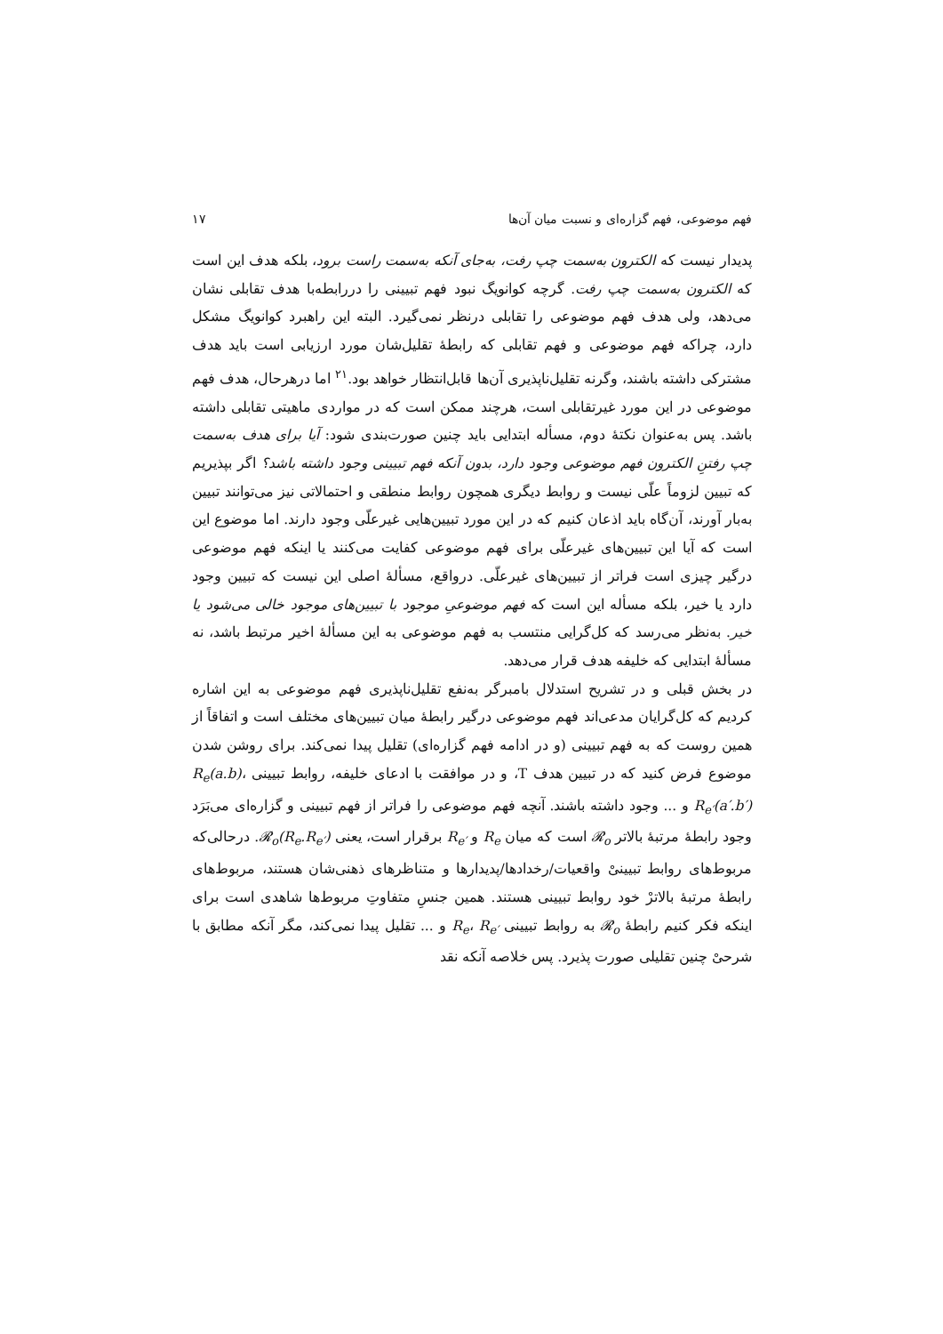فهم موضوعی، فهم گزاره‌ای و نسبت میان آن‌ها ۱۷
پدیدار نیست که الکترون به‌سمت چپ رفت، به‌جای آنکه به‌سمت راست برود، بلکه هدف این است که الکترون به‌سمت چپ رفت. گرچه کوانویگ نبود فهم تبیینی را دررابطه‌با هدف تقابلی نشان می‌دهد، ولی هدف فهم موضوعی را تقابلی درنظر نمی‌گیرد. البته این راهبرد کوانویگ مشکل دارد، چراکه فهم موضوعی و فهم تقابلی که رابطهٔ تقلیل‌شان مورد ارزیابی است باید هدف مشترکی داشته باشند، وگرنه تقلیل‌ناپذیری آن‌ها قابل‌انتظار خواهد بود.<sup>۲۱</sup> اما درهرحال، هدف فهم موضوعی در این مورد غیرتقابلی است، هرچند ممکن است که در مواردی ماهیتی تقابلی داشته باشد. پس به‌عنوان نکتهٔ دوم، مسأله ابتدایی باید چنین صورت‌بندی شود: آیا برای هدف به‌سمت چپ رفتنِ الکترون فهم موضوعی وجود دارد، بدون آنکه فهم تبیینی وجود داشته باشد؟ اگر بپذیریم که تبیین لزوماً علّی نیست و روابط دیگری همچون روابط منطقی و احتمالاتی نیز می‌توانند تبیین به‌بار آورند، آن‌گاه باید اذعان کنیم که در این مورد تبیین‌هایی غیرعلّی وجود دارند. اما موضوع این است که آیا این تبیین‌های غیرعلّی برای فهم موضوعی کفایت می‌کنند یا اینکه فهم موضوعی درگیر چیزی است فراتر از تبیین‌های غیرعلّی. درواقع، مسألهٔ اصلی این نیست که تبیین وجود دارد یا خیر، بلکه مسأله این است که فهم موضوعیِ موجود با تبیین‌های موجود خالی می‌شود یا خیر. به‌نظر می‌رسد که کل‌گرایی منتسب به فهم موضوعی به این مسألهٔ اخیر مرتبط باشد، نه مسألهٔ ابتدایی که خلیفه هدف قرار می‌دهد.
در بخش قبلی و در تشریح استدلال بامبرگر به‌نفع تقلیل‌ناپذیری فهم موضوعی به این اشاره کردیم که کل‌گرایان مدعی‌اند فهم موضوعی درگیر رابطهٔ میان تبیین‌های مختلف است و اتفاقاً از همین روست که به فهم تبیینی (و در ادامه فهم گزاره‌ای) تقلیل پیدا نمی‌کند. برای روشن شدن موضوع فرض کنید که در تبیین هدف T، و در موافقت با ادعای خلیفه، روابط تبیینی R<sub>e</sub>(a.b)، R<sub>e′</sub>(a′.b′) و ... وجود داشته باشند. آنچه فهم موضوعی را فراتر از فهم تبیینی و گزاره‌ای می‌بَرَد وجود رابطهٔ مرتبهٔ بالاتر 𝓡<sub>o</sub> است که میان R<sub>e</sub> و R<sub>e′</sub> برقرار است، یعنی 𝓡<sub>o</sub>(R<sub>e</sub>.R<sub>e′</sub>). درحالی‌که مربوط‌های روابط تبیینیْ واقعیات/رخدادها/پدیدارها و متناظرهای ذهنی‌شان هستند، مربوط‌های رابطهٔ مرتبهٔ بالاترْ خود روابط تبیینی هستند. همین جنسِ متفاوتِ مربوط‌ها شاهدی است برای اینکه فکر کنیم رابطهٔ 𝓡<sub>o</sub> به روابط تبیینی R<sub>e</sub>، R<sub>e′</sub> و ... تقلیل پیدا نمی‌کند، مگر آنکه مطابق با شرحیْ چنین تقلیلی صورت پذیرد. پس خلاصه آنکه نقد